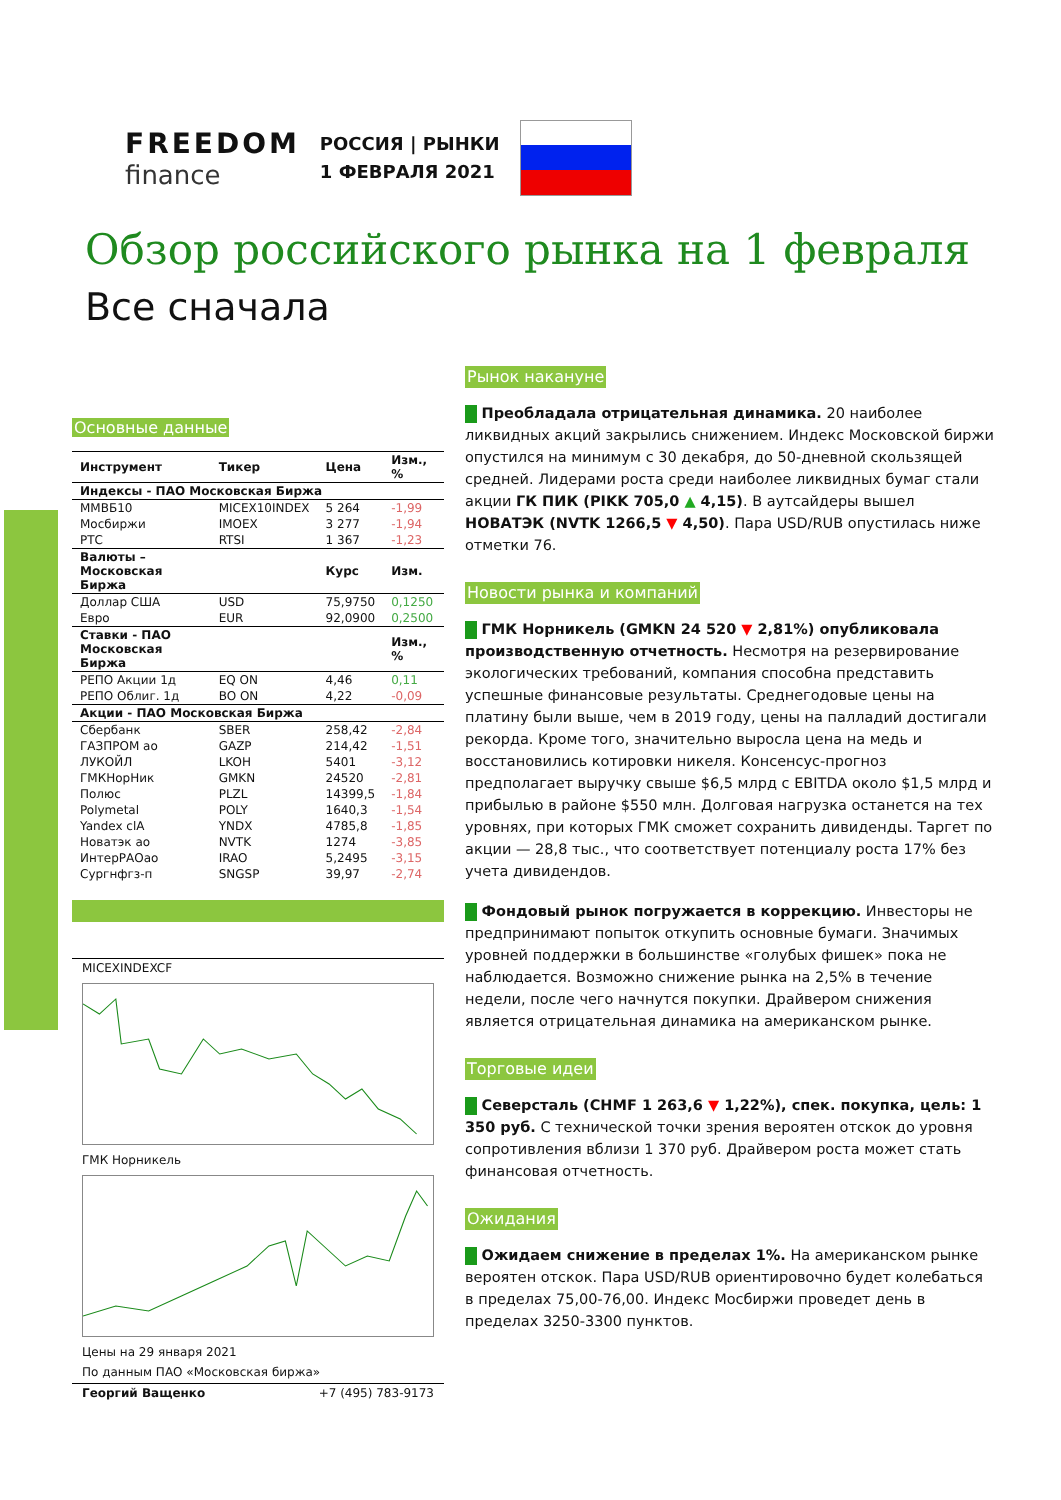FREEDOM
finance
РОССИЯ | РЫНКИ
1 ФЕВРАЛЯ 2021
Обзор российского рынка на 1 февраля
Все сначала
Основные данные
| Инструмент | Тикер | Цена | Изм., % |
| --- | --- | --- | --- |
| Индексы - ПАО Московская Биржа | | | |
| ММВБ10 | MICEX10INDEX | 5 264 | -1,99 |
| Мосбиржи | IMOEX | 3 277 | -1,94 |
| РТС | RTSI | 1 367 | -1,23 |
| Валюты – Московская Биржа | | Курс | Изм. |
| Доллар США | USD | 75,9750 | 0,1250 |
| Евро | EUR | 92,0900 | 0,2500 |
| Ставки - ПАО Московская Биржа | | | Изм., % |
| РЕПО Акции 1д | EQ ON | 4,46 | 0,11 |
| РЕПО Облиг. 1д | BO ON | 4,22 | -0,09 |
| Акции - ПАО Московская Биржа | | | |
| Сбербанк | SBER | 258,42 | -2,84 |
| ГАЗПРОМ ао | GAZP | 214,42 | -1,51 |
| ЛУКОЙЛ | LKOH | 5401 | -3,12 |
| ГМКНорНик | GMKN | 24520 | -2,81 |
| Полюс | PLZL | 14399,5 | -1,84 |
| Polymetal | POLY | 1640,3 | -1,54 |
| Yandex clA | YNDX | 4785,8 | -1,85 |
| Новатэк ао | NVTK | 1274 | -3,85 |
| ИнтерРАОао | IRAO | 5,2495 | -3,15 |
| Сургнфгз-п | SNGSP | 39,97 | -2,74 |
MICEXINDEXCF
ГМК Норникель
Цены на 29 января 2021
По данным ПАО «Московская биржа»
Георгий Ващенко +7 (495) 783-9173
Рынок накануне
Преобладала отрицательная динамика. 20 наиболее ликвидных акций закрылись снижением. Индекс Московской биржи опустился на минимум с 30 декабря, до 50-дневной скользящей средней. Лидерами роста среди наиболее ликвидных бумаг стали акции ГК ПИК (PIKK 705,0 ▲ 4,15). В аутсайдеры вышел НОВАТЭК (NVTK 1266,5 ▼ 4,50). Пара USD/RUB опустилась ниже отметки 76.
Новости рынка и компаний
ГМК Норникель (GMKN 24 520 ▼ 2,81%) опубликовала производственную отчетность. Несмотря на резервирование экологических требований, компания способна представить успешные финансовые результаты. Среднегодовые цены на платину были выше, чем в 2019 году, цены на палладий достигали рекорда. Кроме того, значительно выросла цена на медь и восстановились котировки никеля. Консенсус-прогноз предполагает выручку свыше $6,5 млрд с EBITDA около $1,5 млрд и прибылью в районе $550 млн. Долговая нагрузка останется на тех уровнях, при которых ГМК сможет сохранить дивиденды. Таргет по акции — 28,8 тыс., что соответствует потенциалу роста 17% без учета дивидендов.
Фондовый рынок погружается в коррекцию. Инвесторы не предпринимают попыток откупить основные бумаги. Значимых уровней поддержки в большинстве «голубых фишек» пока не наблюдается. Возможно снижение рынка на 2,5% в течение недели, после чего начнутся покупки. Драйвером снижения является отрицательная динамика на американском рынке.
Торговые идеи
Северсталь (CHMF 1 263,6 ▼ 1,22%), спек. покупка, цель: 1 350 руб. С технической точки зрения вероятен отскок до уровня сопротивления вблизи 1 370 руб. Драйвером роста может стать финансовая отчетность.
Ожидания
Ожидаем снижение в пределах 1%. На американском рынке вероятен отскок. Пара USD/RUB ориентировочно будет колебаться в пределах 75,00-76,00. Индекс Мосбиржи проведет день в пределах 3250-3300 пунктов.